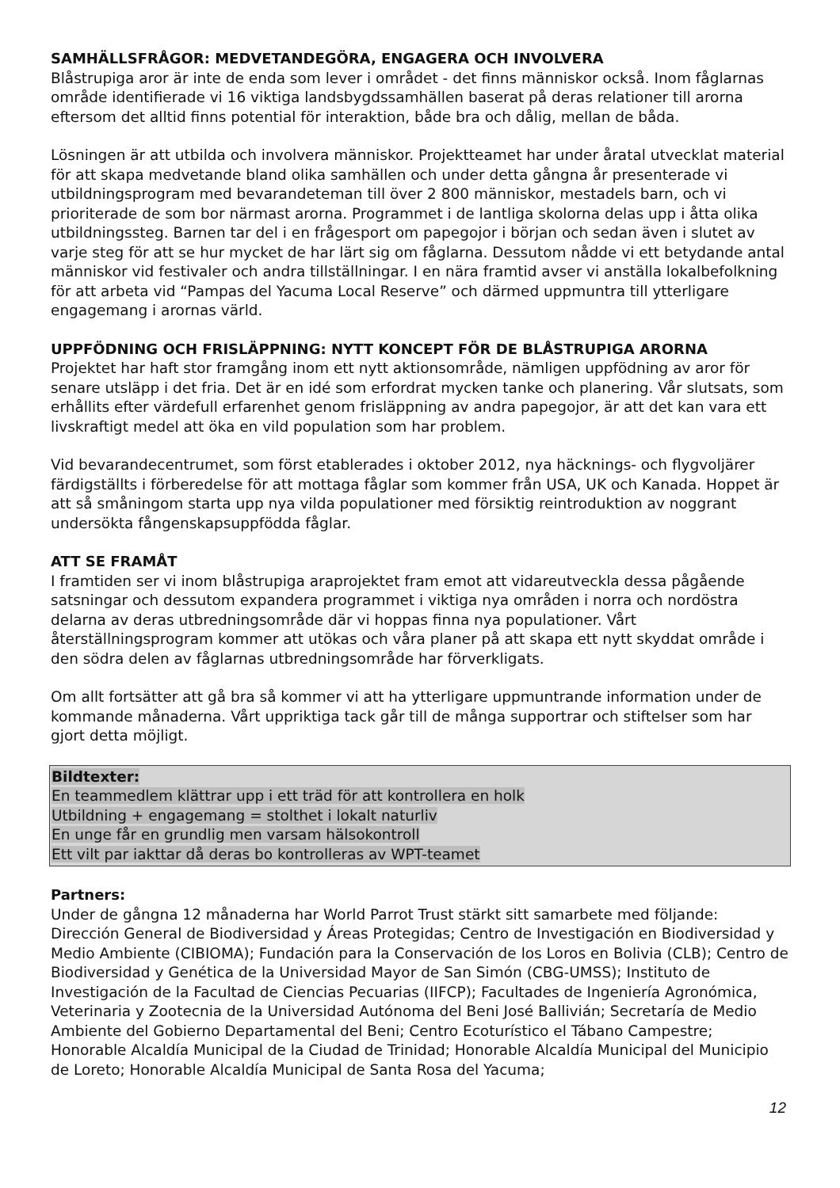SAMHÄLLSFRÅGOR: MEDVETANDEGÖRA, ENGAGERA OCH INVOLVERA
Blåstrupiga aror är inte de enda som lever i området - det finns människor också. Inom fåglarnas område identifierade vi 16 viktiga landsbygdssamhällen baserat på deras relationer till arorna eftersom det alltid finns potential för interaktion, både bra och dålig, mellan de båda.
Lösningen är att utbilda och involvera människor. Projektteamet har under åratal utvecklat material för att skapa medvetande bland olika samhällen och under detta gångna år presenterade vi utbildningsprogram med bevarandeteman till över 2 800 människor, mestadels barn, och vi prioriterade de som bor närmast arorna. Programmet i de lantliga skolorna delas upp i åtta olika utbildningssteg. Barnen tar del i en frågesport om papegojor i början och sedan även i slutet av varje steg för att se hur mycket de har lärt sig om fåglarna. Dessutom nådde vi ett betydande antal människor vid festivaler och andra tillställningar. I en nära framtid avser vi anställa lokalbefolkning för att arbeta vid “Pampas del Yacuma Local Reserve” och därmed uppmuntra till ytterligare engagemang i arornas värld.
UPPFÖDNING OCH FRISLÄPPNING: NYTT KONCEPT FÖR DE BLÅSTRUPIGA ARORNA
Projektet har haft stor framgång inom ett nytt aktionsområde, nämligen uppfödning av aror för senare utsläpp i det fria. Det är en idé som erfordrat mycken tanke och planering. Vår slutsats, som erhållits efter värdefull erfarenhet genom frisläppning av andra papegojor, är att det kan vara ett livskraftigt medel att öka en vild population som har problem.
Vid bevarandecentrumet, som först etablerades i oktober 2012, nya häcknings- och flygvoljärer färdigställts i förberedelse för att mottaga fåglar som kommer från USA, UK och Kanada. Hoppet är att så småningom starta upp nya vilda populationer med försiktig reintroduktion av noggrant undersökta fångenskapsuppfödda fåglar.
ATT SE FRAMÅT
I framtiden ser vi inom blåstrupiga araprojektet fram emot att vidareutveckla dessa pågående satsningar och dessutom expandera programmet i viktiga nya områden i norra och nordöstra delarna av deras utbredningsområde där vi hoppas finna nya populationer. Vårt återställningsprogram kommer att utökas och våra planer på att skapa ett nytt skyddat område i den södra delen av fåglarnas utbredningsområde har förverkligats.
Om allt fortsätter att gå bra så kommer vi att ha ytterligare uppmuntrande information under de kommande månaderna. Vårt uppriktiga tack går till de många supportrar och stiftelser som har gjort detta möjligt.
Bildtexter:
En teammedlem klättrar upp i ett träd för att kontrollera en holk
Utbildning + engagemang = stolthet i lokalt naturliv
En unge får en grundlig men varsam hälsokontroll
Ett vilt par iakttar då deras bo kontrolleras av WPT-teamet
Partners:
Under de gångna 12 månaderna har World Parrot Trust stärkt sitt samarbete med följande: Dirección General de Biodiversidad y Áreas Protegidas; Centro de Investigación en Biodiversidad y Medio Ambiente (CIBIOMA); Fundación para la Conservación de los Loros en Bolivia (CLB); Centro de Biodiversidad y Genética de la Universidad Mayor de San Simón (CBG-UMSS); Instituto de Investigación de la Facultad de Ciencias Pecuarias (IIFCP); Facultades de Ingeniería Agronómica, Veterinaria y Zootecnia de la Universidad Autónoma del Beni José Ballivián; Secretaría de Medio Ambiente del Gobierno Departamental del Beni; Centro Ecoturístico el Tábano Campestre; Honorable Alcaldía Municipal de la Ciudad de Trinidad; Honorable Alcaldía Municipal del Municipio de Loreto; Honorable Alcaldía Municipal de Santa Rosa del Yacuma;
12